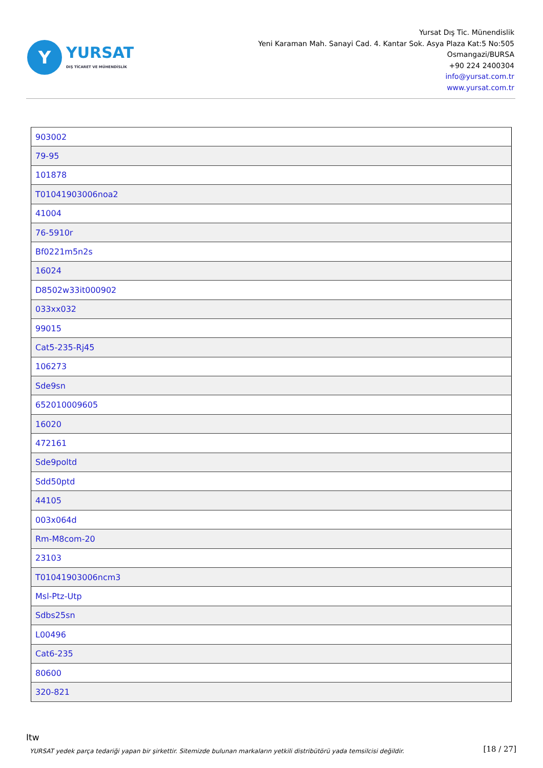Y
YURSAT
DIŞ TİCARET VE MÜHENDİSLİK
Yursat Dış Tic. Münendislik
Yeni Karaman Mah. Sanayi Cad. 4. Kantar Sok. Asya Plaza Kat:5 No:505
Osmangazi/BURSA
+90 224 2400304
info@yursat.com.tr
www.yursat.com.tr
| 903002 |
| 79-95 |
| 101878 |
| T01041903006noa2 |
| 41004 |
| 76-5910r |
| Bf0221m5n2s |
| 16024 |
| D8502w33it000902 |
| 033xx032 |
| 99015 |
| Cat5-235-Rj45 |
| 106273 |
| Sde9sn |
| 652010009605 |
| 16020 |
| 472161 |
| Sde9poltd |
| Sdd50ptd |
| 44105 |
| 003x064d |
| Rm-M8com-20 |
| 23103 |
| T01041903006ncm3 |
| Msl-Ptz-Utp |
| Sdbs25sn |
| L00496 |
| Cat6-235 |
| 80600 |
| 320-821 |
Itw
YURSAT yedek parça tedariği yapan bir şirkettir. Sitemizde bulunan markaların yetkili distribütörü yada temsilcisi değildir.
[18 / 27]